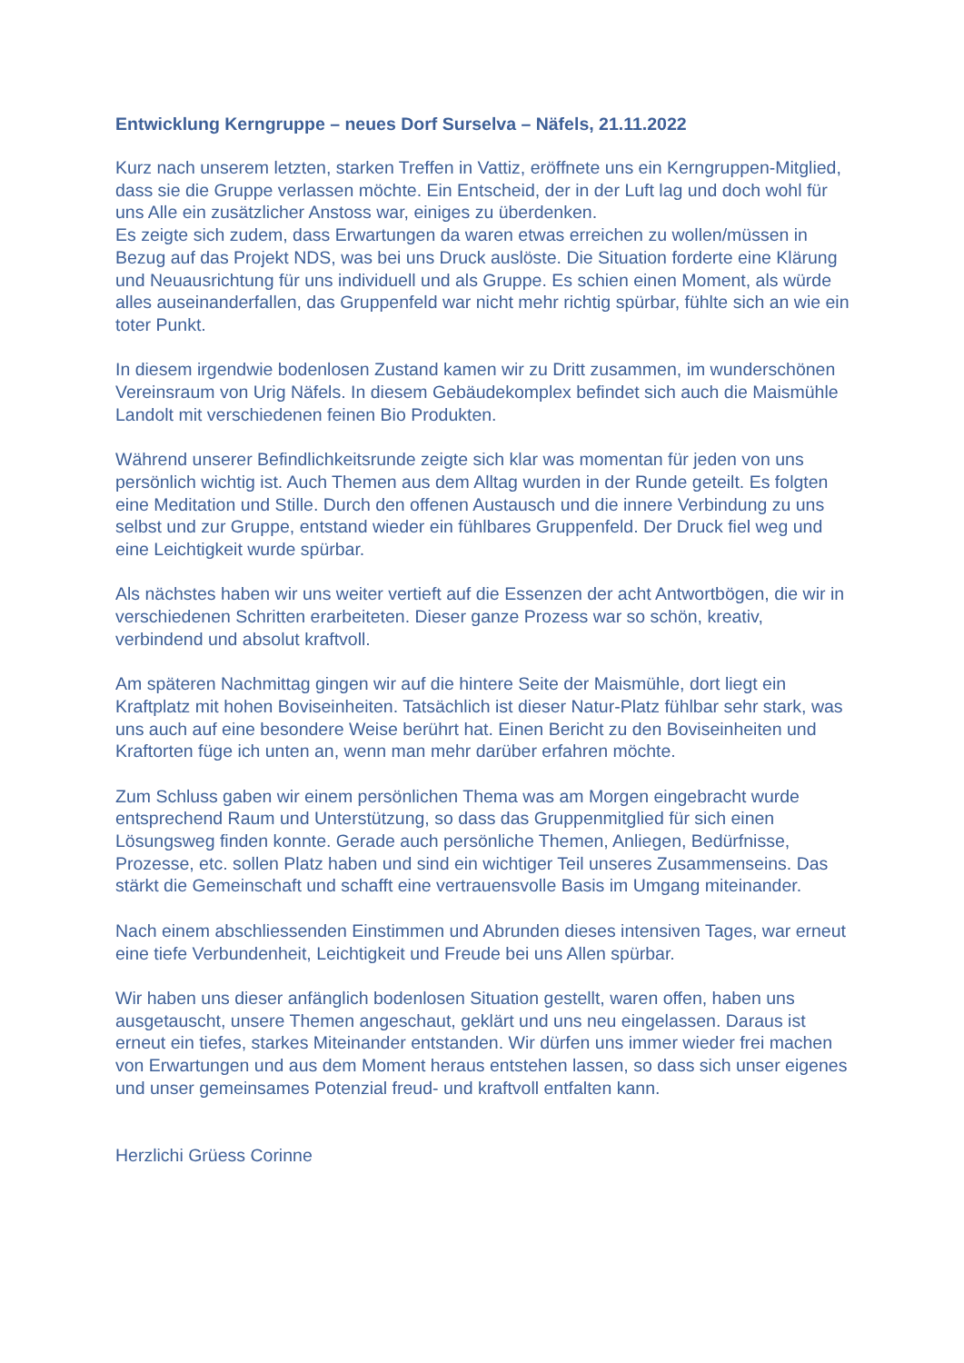Entwicklung Kerngruppe – neues Dorf Surselva – Näfels, 21.11.2022
Kurz nach unserem letzten, starken Treffen in Vattiz, eröffnete uns ein Kerngruppen-Mitglied, dass sie die Gruppe verlassen möchte. Ein Entscheid, der in der Luft lag und doch wohl für uns Alle ein zusätzlicher Anstoss war, einiges zu überdenken.
Es zeigte sich zudem, dass Erwartungen da waren etwas erreichen zu wollen/müssen in Bezug auf das Projekt NDS, was bei uns Druck auslöste. Die Situation forderte eine Klärung und Neuausrichtung für uns individuell und als Gruppe. Es schien einen Moment, als würde alles auseinanderfallen, das Gruppenfeld war nicht mehr richtig spürbar, fühlte sich an wie ein toter Punkt.
In diesem irgendwie bodenlosen Zustand kamen wir zu Dritt zusammen, im wunderschönen Vereinsraum von Urig Näfels. In diesem Gebäudekomplex befindet sich auch die Maismühle Landolt mit verschiedenen feinen Bio Produkten.
Während unserer Befindlichkeitsrunde zeigte sich klar was momentan für jeden von uns persönlich wichtig ist. Auch Themen aus dem Alltag wurden in der Runde geteilt. Es folgten eine Meditation und Stille. Durch den offenen Austausch und die innere Verbindung zu uns selbst und zur Gruppe, entstand wieder ein fühlbares Gruppenfeld. Der Druck fiel weg und eine Leichtigkeit wurde spürbar.
Als nächstes haben wir uns weiter vertieft auf die Essenzen der acht Antwortbögen, die wir in verschiedenen Schritten erarbeiteten. Dieser ganze Prozess war so schön, kreativ, verbindend und absolut kraftvoll.
Am späteren Nachmittag gingen wir auf die hintere Seite der Maismühle, dort liegt ein Kraftplatz mit hohen Boviseinheiten. Tatsächlich ist dieser Natur-Platz fühlbar sehr stark, was uns auch auf eine besondere Weise berührt hat. Einen Bericht zu den Boviseinheiten und Kraftorten füge ich unten an, wenn man mehr darüber erfahren möchte.
Zum Schluss gaben wir einem persönlichen Thema was am Morgen eingebracht wurde entsprechend Raum und Unterstützung, so dass das Gruppenmitglied für sich einen Lösungsweg finden konnte. Gerade auch persönliche Themen, Anliegen, Bedürfnisse, Prozesse, etc. sollen Platz haben und sind ein wichtiger Teil unseres Zusammenseins. Das stärkt die Gemeinschaft und schafft eine vertrauensvolle Basis im Umgang miteinander.
Nach einem abschliessenden Einstimmen und Abrunden dieses intensiven Tages, war erneut eine tiefe Verbundenheit, Leichtigkeit und Freude bei uns Allen spürbar.
Wir haben uns dieser anfänglich bodenlosen Situation gestellt, waren offen, haben uns ausgetauscht, unsere Themen angeschaut, geklärt und uns neu eingelassen. Daraus ist erneut ein tiefes, starkes Miteinander entstanden. Wir dürfen uns immer wieder frei machen von Erwartungen und aus dem Moment heraus entstehen lassen, so dass sich unser eigenes und unser gemeinsames Potenzial freud- und kraftvoll entfalten kann.
Herzlichi Grüess Corinne